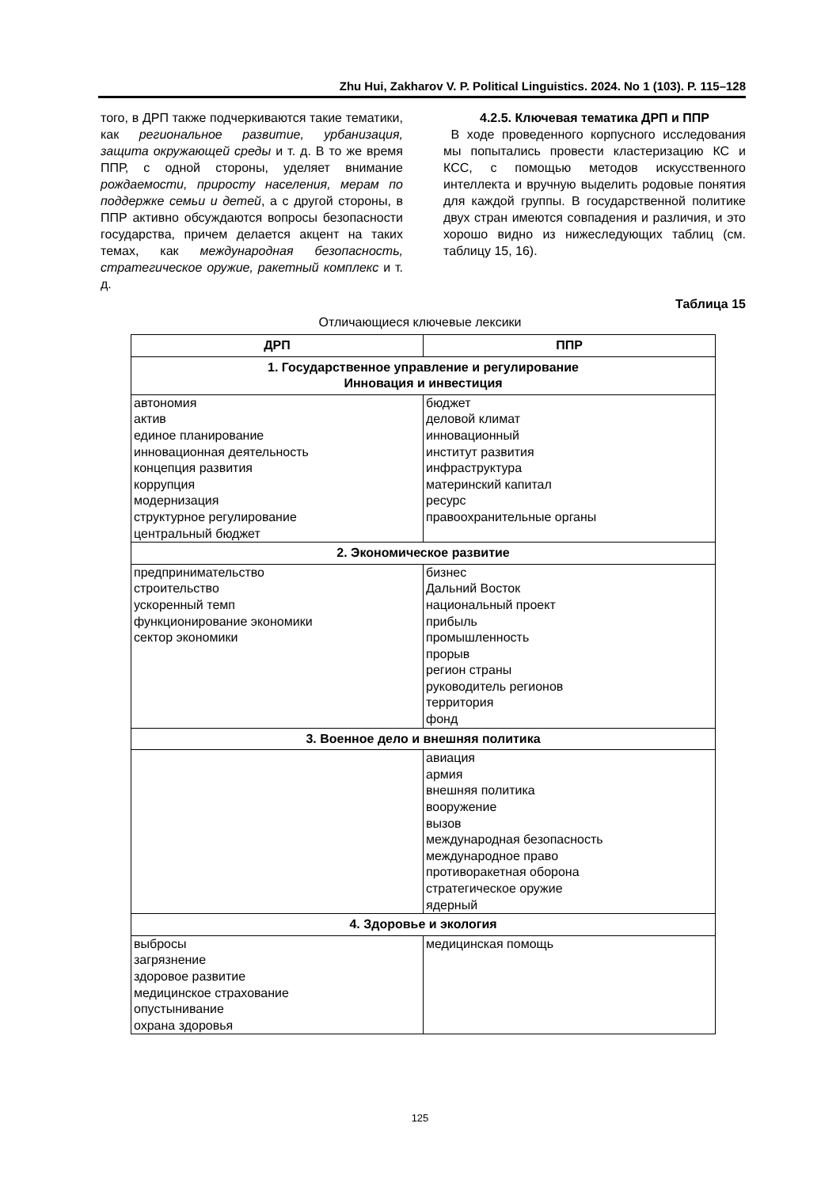Zhu Hui, Zakharov V. P. Political Linguistics. 2024. No 1 (103). P. 115–128
того, в ДРП также подчеркиваются такие тематики, как региональное развитие, урбанизация, защита окружающей среды и т. д. В то же время ППР, с одной стороны, уделяет внимание рождаемости, приросту населения, мерам по поддержке семьи и детей, а с другой стороны, в ППР активно обсуждаются вопросы безопасности государства, причем делается акцент на таких темах, как международная безопасность, стратегическое оружие, ракетный комплекс и т. д.
4.2.5. Ключевая тематика ДРП и ППР
В ходе проведенного корпусного исследования мы попытались провести кластеризацию КС и КСС, с помощью методов искусственного интеллекта и вручную выделить родовые понятия для каждой группы. В государственной политике двух стран имеются совпадения и различия, и это хорошо видно из нижеследующих таблиц (см. таблицу 15, 16).
Таблица 15
Отличающиеся ключевые лексики
| ДРП | ППР |
| --- | --- |
| 1. Государственное управление и регулирование Инновация и инвестиция | |
| автономия актив единое планирование инновационная деятельность концепция развития коррупция модернизация структурное регулирование центральный бюджет | бюджет деловой климат инновационный институт развития инфраструктура материнский капитал ресурс правоохранительные органы |
| 2. Экономическое развитие | |
| предпринимательство строительство ускоренный темп функционирование экономики сектор экономики | бизнес Дальний Восток национальный проект прибыль промышленность прорыв регион страны руководитель регионов территория фонд |
| 3. Военное дело и внешняя политика | |
| | авиация армия внешняя политика вооружение вызов международная безопасность международное право противоракетная оборона стратегическое оружие ядерный |
| 4. Здоровье и экология | |
| выбросы загрязнение здоровое развитие медицинское страхование опустынивание охрана здоровья | медицинская помощь |
125